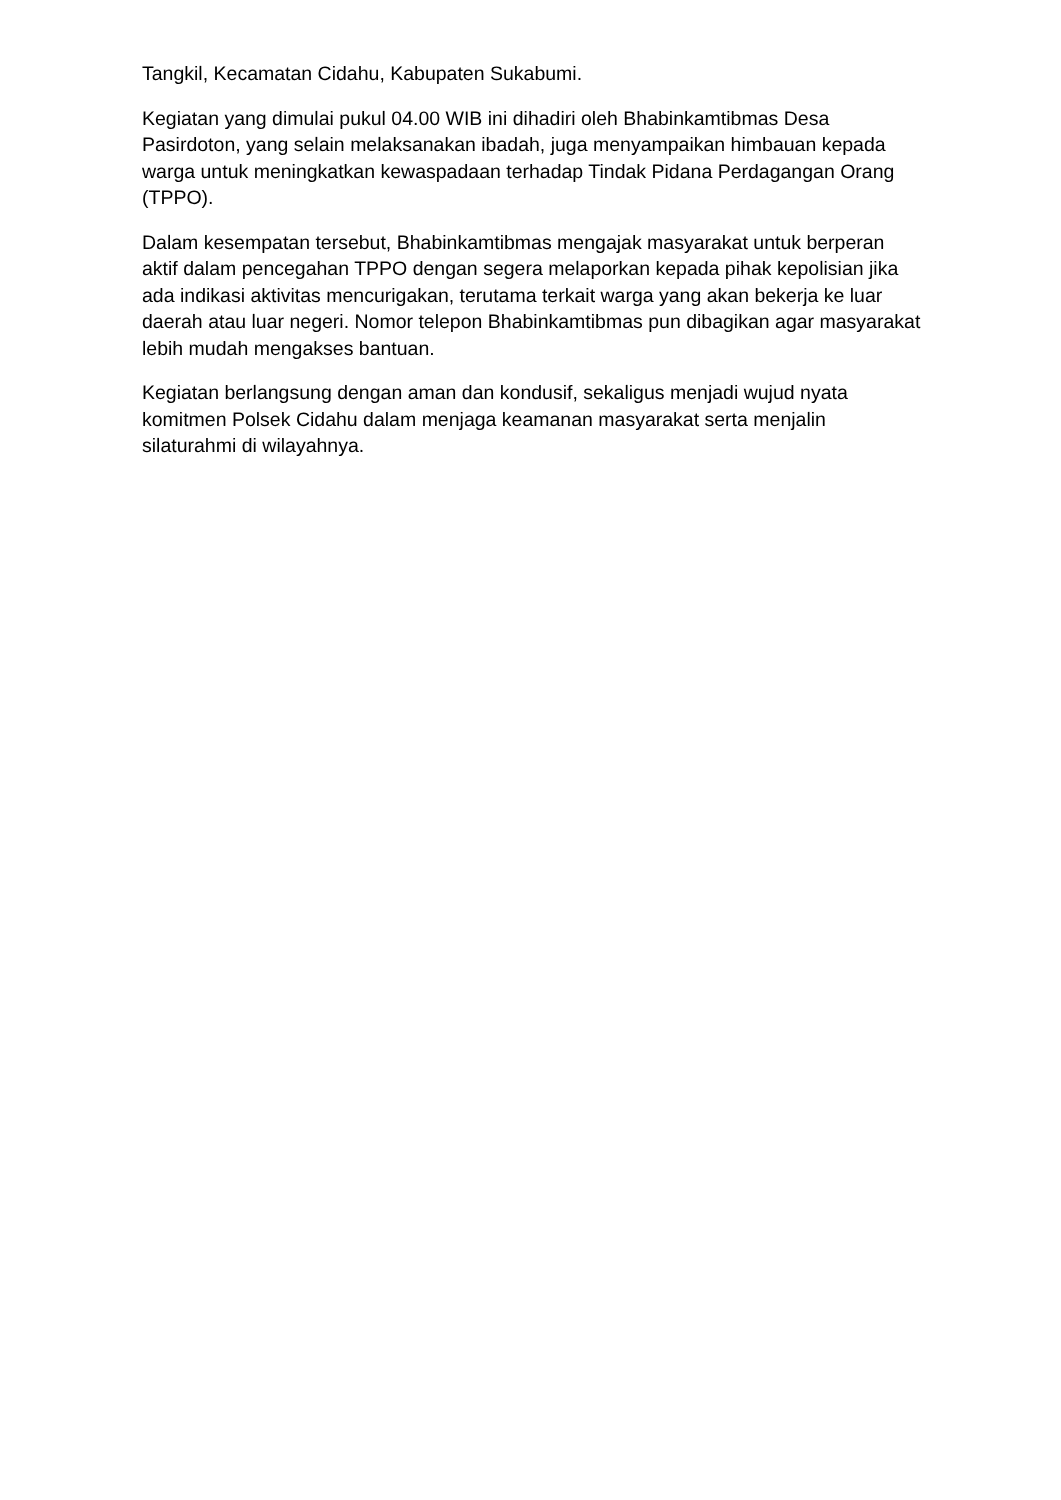Tangkil, Kecamatan Cidahu, Kabupaten Sukabumi.
Kegiatan yang dimulai pukul 04.00 WIB ini dihadiri oleh Bhabinkamtibmas Desa Pasirdoton, yang selain melaksanakan ibadah, juga menyampaikan himbauan kepada warga untuk meningkatkan kewaspadaan terhadap Tindak Pidana Perdagangan Orang (TPPO).
Dalam kesempatan tersebut, Bhabinkamtibmas mengajak masyarakat untuk berperan aktif dalam pencegahan TPPO dengan segera melaporkan kepada pihak kepolisian jika ada indikasi aktivitas mencurigakan, terutama terkait warga yang akan bekerja ke luar daerah atau luar negeri. Nomor telepon Bhabinkamtibmas pun dibagikan agar masyarakat lebih mudah mengakses bantuan.
Kegiatan berlangsung dengan aman dan kondusif, sekaligus menjadi wujud nyata komitmen Polsek Cidahu dalam menjaga keamanan masyarakat serta menjalin silaturahmi di wilayahnya.